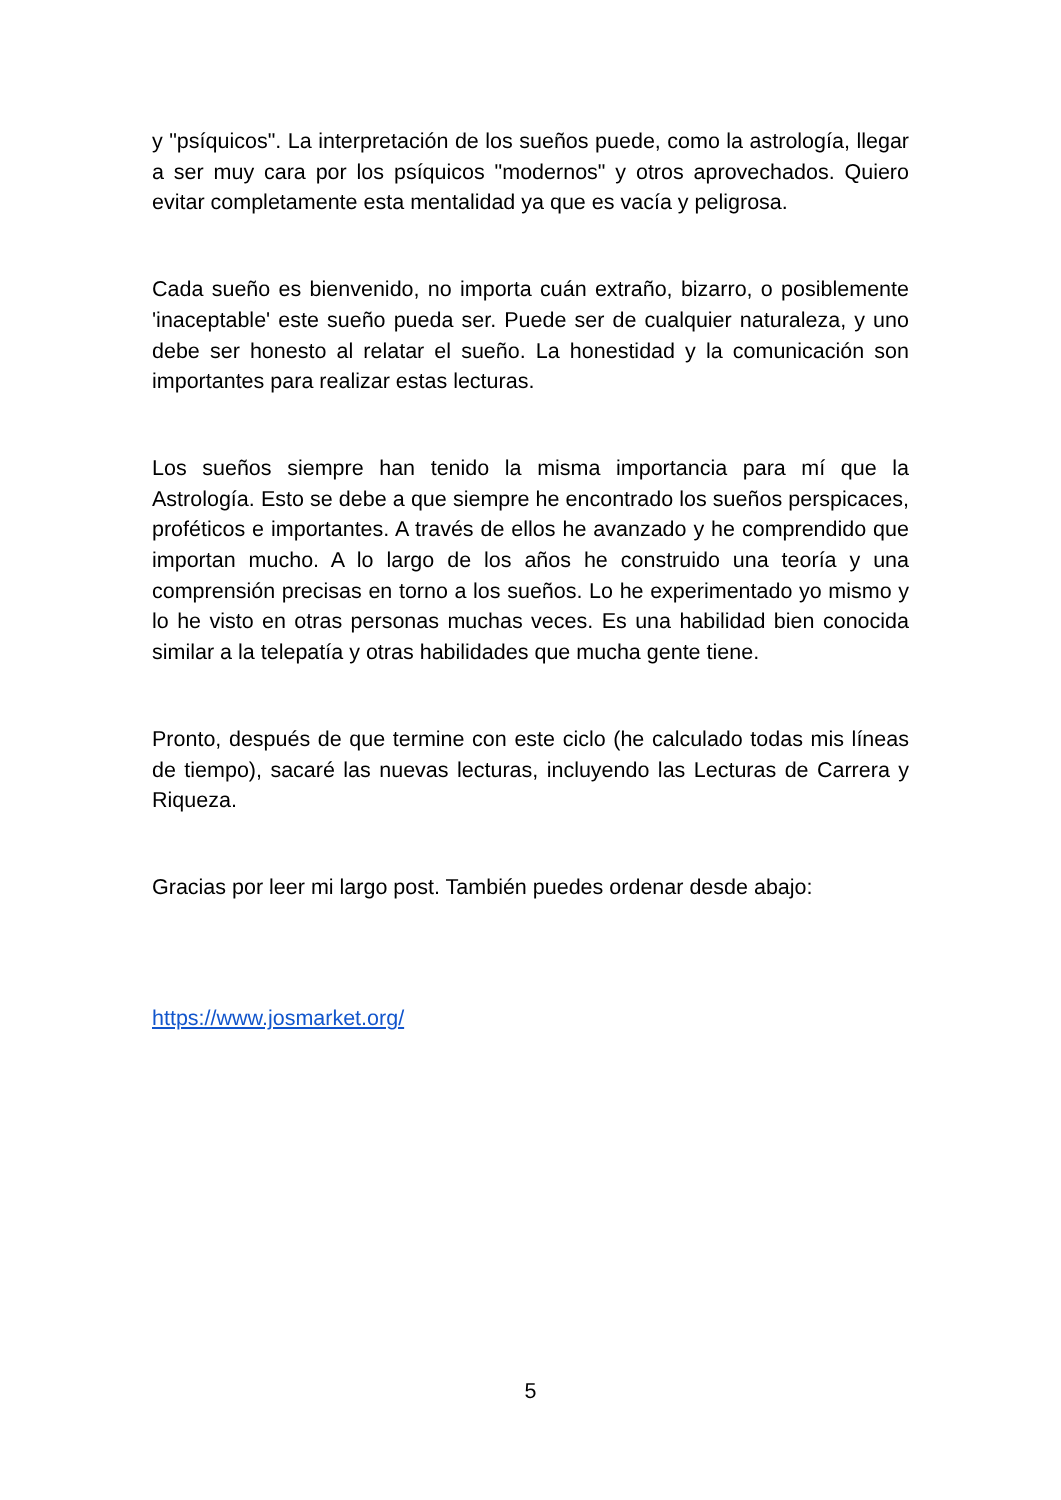y "psíquicos". La interpretación de los sueños puede, como la astrología, llegar a ser muy cara por los psíquicos "modernos" y otros aprovechados. Quiero evitar completamente esta mentalidad ya que es vacía y peligrosa.
Cada sueño es bienvenido, no importa cuán extraño, bizarro, o posiblemente 'inaceptable' este sueño pueda ser. Puede ser de cualquier naturaleza, y uno debe ser honesto al relatar el sueño. La honestidad y la comunicación son importantes para realizar estas lecturas.
Los sueños siempre han tenido la misma importancia para mí que la Astrología. Esto se debe a que siempre he encontrado los sueños perspicaces, proféticos e importantes. A través de ellos he avanzado y he comprendido que importan mucho. A lo largo de los años he construido una teoría y una comprensión precisas en torno a los sueños. Lo he experimentado yo mismo y lo he visto en otras personas muchas veces. Es una habilidad bien conocida similar a la telepatía y otras habilidades que mucha gente tiene.
Pronto, después de que termine con este ciclo (he calculado todas mis líneas de tiempo), sacaré las nuevas lecturas, incluyendo las Lecturas de Carrera y Riqueza.
Gracias por leer mi largo post. También puedes ordenar desde abajo:
https://www.josmarket.org/
5